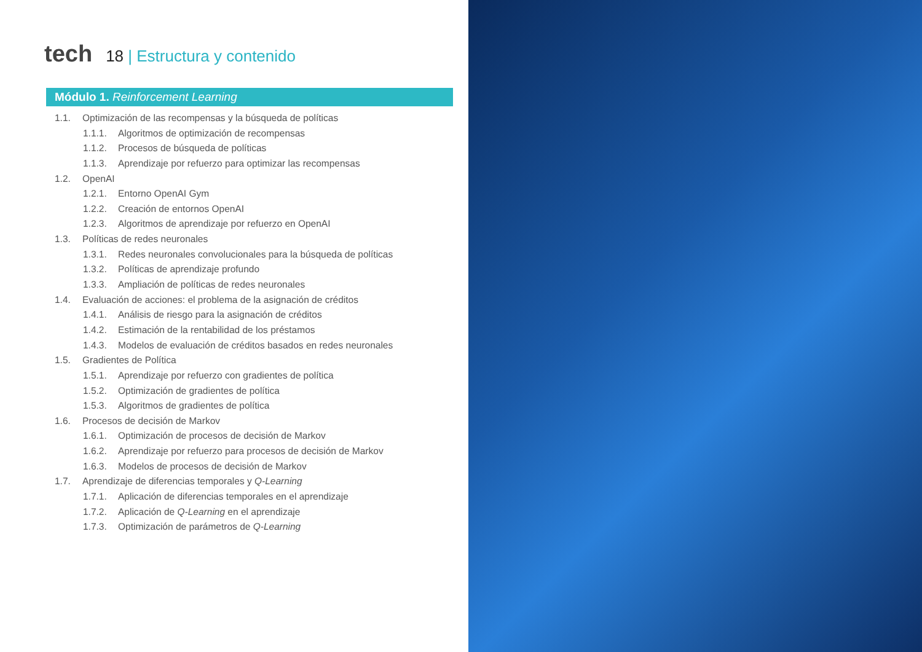tech
18 | Estructura y contenido
Módulo 1. Reinforcement Learning
1.1. Optimización de las recompensas y la búsqueda de políticas
1.1.1. Algoritmos de optimización de recompensas
1.1.2. Procesos de búsqueda de políticas
1.1.3. Aprendizaje por refuerzo para optimizar las recompensas
1.2. OpenAI
1.2.1. Entorno OpenAI Gym
1.2.2. Creación de entornos OpenAI
1.2.3. Algoritmos de aprendizaje por refuerzo en OpenAI
1.3. Políticas de redes neuronales
1.3.1. Redes neuronales convolucionales para la búsqueda de políticas
1.3.2. Políticas de aprendizaje profundo
1.3.3. Ampliación de políticas de redes neuronales
1.4. Evaluación de acciones: el problema de la asignación de créditos
1.4.1. Análisis de riesgo para la asignación de créditos
1.4.2. Estimación de la rentabilidad de los préstamos
1.4.3. Modelos de evaluación de créditos basados en redes neuronales
1.5. Gradientes de Política
1.5.1. Aprendizaje por refuerzo con gradientes de política
1.5.2. Optimización de gradientes de política
1.5.3. Algoritmos de gradientes de política
1.6. Procesos de decisión de Markov
1.6.1. Optimización de procesos de decisión de Markov
1.6.2. Aprendizaje por refuerzo para procesos de decisión de Markov
1.6.3. Modelos de procesos de decisión de Markov
1.7. Aprendizaje de diferencias temporales y Q-Learning
1.7.1. Aplicación de diferencias temporales en el aprendizaje
1.7.2. Aplicación de Q-Learning en el aprendizaje
1.7.3. Optimización de parámetros de Q-Learning